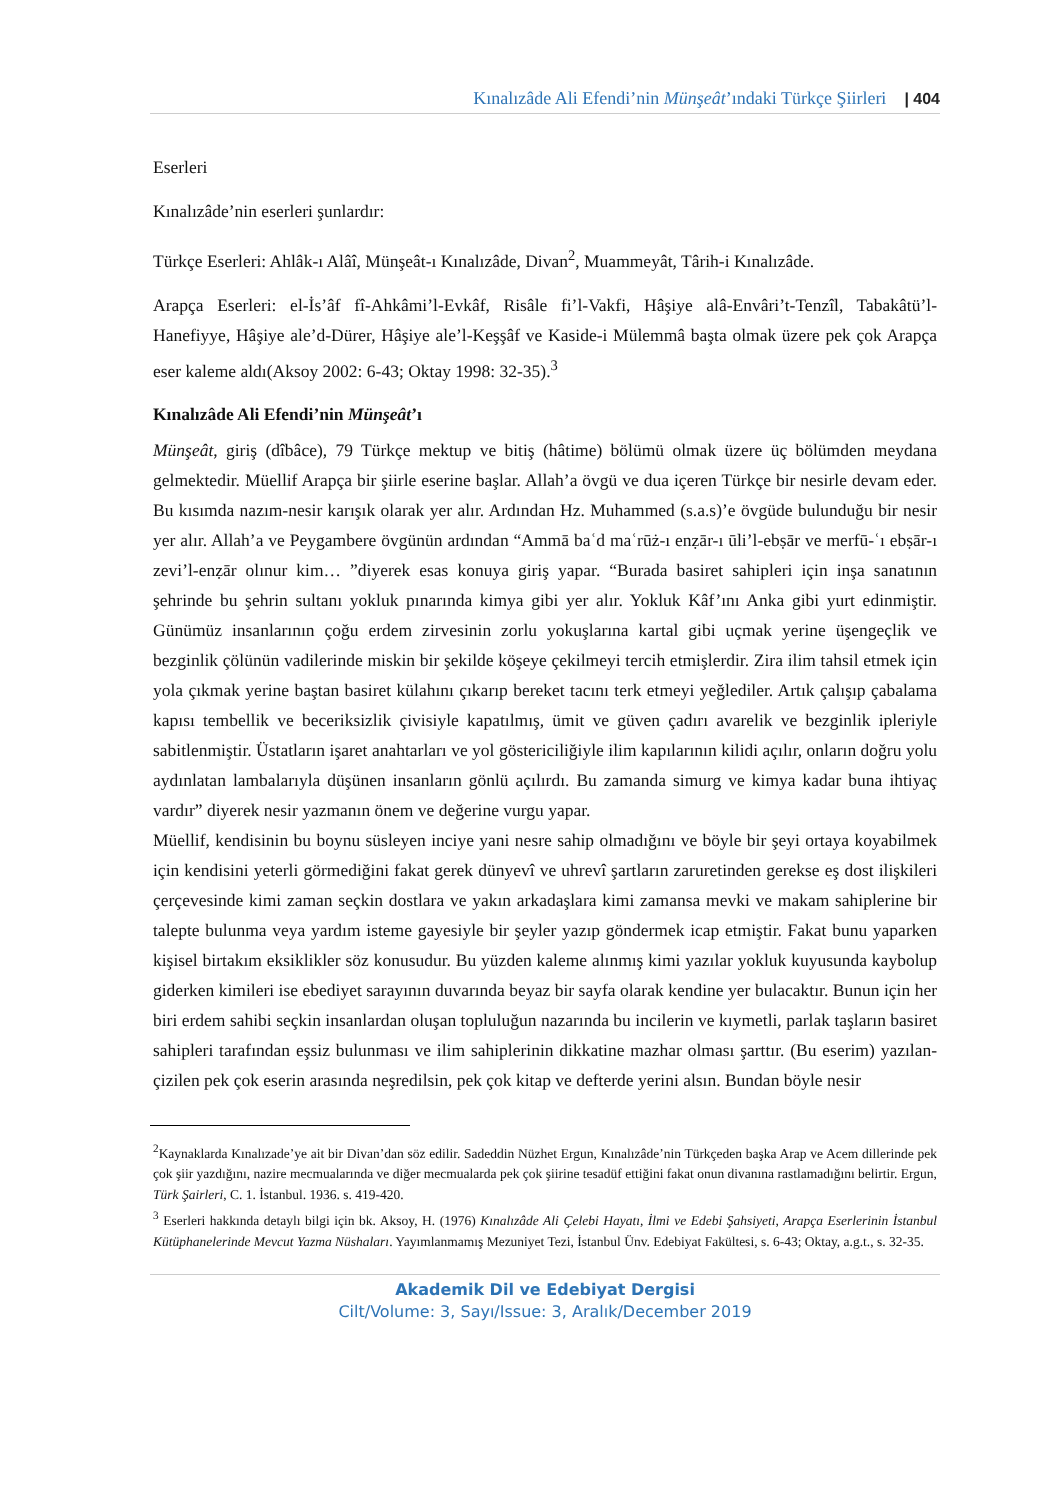Kınalızâde Ali Efendi’nin Münşeât’ındaki Türkçe Şiirleri | 404
Eserleri
Kınalızâde’nin eserleri şunlardır:
Türkçe Eserleri: Ahlâk-ı Alâî, Münşeât-ı Kınalızâde, Divan<sup>2</sup>, Muammeyât, Târih-i Kınalızâde.
Arapça Eserleri: el-İs’âf fî-Ahkâmi’l-Evkâf, Risâle fi’l-Vakfi, Hâşiye alâ-Envâri’t-Tenzîl, Tabakâtü’l-Hanefiyye, Hâşiye ale’d-Dürer, Hâşiye ale’l-Keşşâf ve Kaside-i Mülemmâ başta olmak üzere pek çok Arapça eser kaleme aldı(Aksoy 2002: 6-43; Oktay 1998: 32-35).<sup>3</sup>
Kınalızâde Ali Efendi’nin Münşeât’ı
Münşeât, giriş (dîbâce), 79 Türkçe mektup ve bitiş (hâtime) bölümü olmak üzere üç bölümden meydana gelmektedir. Müellif Arapça bir şiirle eserine başlar. Allah’a övgü ve dua içeren Türkçe bir nesirle devam eder. Bu kısımda nazım-nesir karışık olarak yer alır. Ardından Hz. Muhammed (s.a.s)’e övgüde bulunduğu bir nesir yer alır. Allah’a ve Peygambere övgünün ardından “Ammā baʿd maʿrūż-ı enẓār-ı ūli’l-ebṣār ve merfū-ʿı ebṣār-ı zevi’l-enẓār olınur kim… ”diyerek esas konuya giriş yapar. “Burada basiret sahipleri için inşa sanatının şehrinde bu şehrin sultanı yokluk pınarında kimya gibi yer alır. Yokluk Kâf’ını Anka gibi yurt edinmiştir. Günümüz insanlarının çoğu erdem zirvesinin zorlu yokuşlarına kartal gibi uçmak yerine üşengeçlik ve bezginlik çölünün vadilerinde miskin bir şekilde köşeye çekilmeyi tercih etmişlerdir. Zira ilim tahsil etmek için yola çıkmak yerine baştan basiret külahını çıkarıp bereket tacını terk etmeyi yeğlediler. Artık çalışıp çabalama kapısı tembellik ve beceriksizlik çivisiyle kapatılmış, ümit ve güven çadırı avarelik ve bezginlik ipleriyle sabitlenmiştir. Üstatların işaret anahtarları ve yol göstericiliğiyle ilim kapılarının kilidi açılır, onların doğru yolu aydınlatan lambalarıyla düşünen insanların gönlü açılırdı. Bu zamanda simurg ve kimya kadar buna ihtiyaç vardır” diyerek nesir yazmanın önem ve değerine vurgu yapar.
Müellif, kendisinin bu boynu süsleyen inciye yani nesre sahip olmadığını ve böyle bir şeyi ortaya koyabilmek için kendisini yeterli görmediğini fakat gerek dünyevî ve uhrevî şartların zaruretinden gerekse eş dost ilişkileri çerçevesinde kimi zaman seçkin dostlara ve yakın arkadaşlara kimi zamansa mevki ve makam sahiplerine bir talepte bulunma veya yardım isteme gayesiyle bir şeyler yazıp göndermek icap etmiştir. Fakat bunu yaparken kişisel birtakım eksiklikler söz konusudur. Bu yüzden kaleme alınmış kimi yazılar yokluk kuyusunda kaybolup giderken kimileri ise ebediyet sarayının duvarında beyaz bir sayfa olarak kendine yer bulacaktır. Bunun için her biri erdem sahibi seçkin insanlardan oluşan topluluğun nazarında bu incilerin ve kıymetli, parlak taşların basiret sahipleri tarafından eşsiz bulunması ve ilim sahiplerinin dikkatine mazhar olması şarttır. (Bu eserim) yazılan-çizilen pek çok eserin arasında neşredilsin, pek çok kitap ve defterde yerini alsın. Bundan böyle nesir
<sup>2</sup> Kaynaklarda Kınalızade’ye ait bir Divan’dan söz edilir. Sadeddin Nüzhet Ergun, Kınalızâde’nin Türkçeden başka Arap ve Acem dillerinde pek çok şiir yazdığını, nazire mecmualarında ve diğer mecmualarda pek çok şiirine tesadüf ettiğini fakat onun divanına rastlamadığını belirtir. Ergun, Türk Şairleri, C. 1. İstanbul. 1936. s. 419-420.
<sup>3</sup> Eserleri hakkında detaylı bilgi için bk. Aksoy, H. (1976) Kınalızâde Ali Çelebi Hayatı, İlmi ve Edebi Şahsiyeti, Arapça Eserlerinin İstanbul Kütüphanelerinde Mevcut Yazma Nüshaları. Yayımlanmamış Mezuniyet Tezi, İstanbul Ünv. Edebiyat Fakültesi, s. 6-43; Oktay, a.g.t., s. 32-35.
Akademik Dil ve Edebiyat Dergisi
Cilt/Volume: 3, Sayı/Issue: 3, Aralık/December 2019